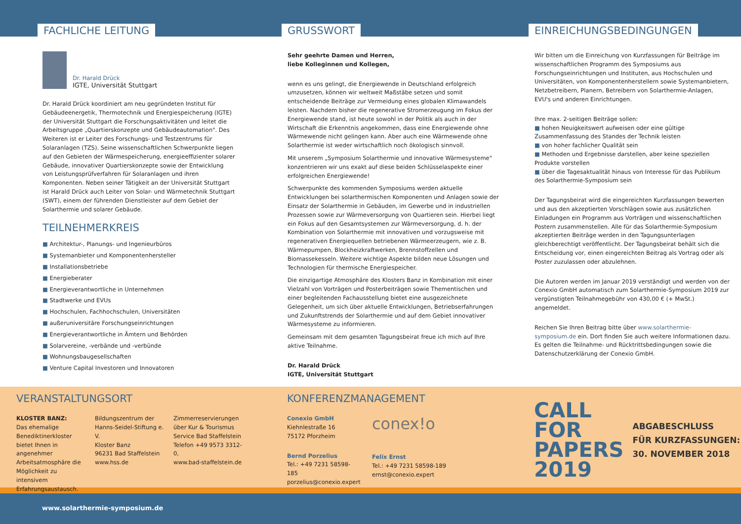FACHLICHE LEITUNG
Dr. Harald Drück
IGTE, Universität Stuttgart
Dr. Harald Drück koordiniert am neu gegründeten Institut für Gebäudeenergetik, Thermotechnik und Energiespeicherung (IGTE) der Universität Stuttgart die Forschungsaktivitäten und leitet die Arbeitsgruppe „Quartierskonzepte und Gebäudeautomation". Des Weiteren ist er Leiter des Forschungs- und Testzentrums für Solaranlagen (TZS). Seine wissenschaftlichen Schwerpunkte liegen auf den Gebieten der Wärmespeicherung, energieeffizienter solarer Gebäude, innovativer Quartierskonzepte sowie der Entwicklung von Leistungsprüfverfahren für Solaranlagen und ihren Komponenten. Neben seiner Tätigkeit an der Universität Stuttgart ist Harald Drück auch Leiter von Solar- und Wärmetechnik Stuttgart (SWT), einem der führenden Dienstleister auf dem Gebiet der Solarthermie und solarer Gebäude.
TEILNEHMERKREIS
■ Architektur-, Planungs- und Ingenieurbüros
■ Systemanbieter und Komponentenhersteller
■ Installationsbetriebe
■ Energieberater
■ Energieverantwortliche in Unternehmen
■ Stadtwerke und EVUs
■ Hochschulen, Fachhochschulen, Universitäten
■ außeruniversitäre Forschungseinrichtungen
■ Energieverantwortliche in Ämtern und Behörden
■ Solarvereine, -verbände und -verbünde
■ Wohnungsbaugesellschaften
■ Venture Capital Investoren und Innovatoren
GRUSSWORT
Sehr geehrte Damen und Herren,
liebe Kolleginnen und Kollegen,
wenn es uns gelingt, die Energiewende in Deutschland erfolgreich umzusetzen, können wir weltweit Maßstäbe setzen und somit entscheidende Beiträge zur Vermeidung eines globalen Klimawandels leisten. Nachdem bisher die regenerative Stromerzeugung im Fokus der Energiewende stand, ist heute sowohl in der Politik als auch in der Wirtschaft die Erkenntnis angekommen, dass eine Energiewende ohne Wärmewende nicht gelingen kann. Aber auch eine Wärmewende ohne Solarthermie ist weder wirtschaftlich noch ökologisch sinnvoll.
Mit unserem „Symposium Solarthermie und innovative Wärmesysteme" konzentrieren wir uns exakt auf diese beiden Schlüsselaspekte einer erfolgreichen Energiewende!
Schwerpunkte des kommenden Symposiums werden aktuelle Entwicklungen bei solarthermischen Komponenten und Anlagen sowie der Einsatz der Solarthermie in Gebäuden, im Gewerbe und in industriellen Prozessen sowie zur Wärmeversorgung von Quartieren sein. Hierbei liegt ein Fokus auf den Gesamtsystemen zur Wärmeversorgung, d. h. der Kombination von Solarthermie mit innovativen und vorzugsweise mit regenerativen Energiequellen betriebenen Wärmeerzeugern, wie z. B. Wärmepumpen, Blockheizkraftwerken, Brennstoffzellen und Biomassekesseln. Weitere wichtige Aspekte bilden neue Lösungen und Technologien für thermische Energiespeicher.
Die einzigartige Atmosphäre des Klosters Banz in Kombination mit einer Vielzahl von Vorträgen und Posterbeiträgen sowie Thementischen und einer begleitenden Fachausstellung bietet eine ausgezeichnete Gelegenheit, um sich über aktuelle Entwicklungen, Betriebserfahrungen und Zukunftstrends der Solarthermie und auf dem Gebiet innovativer Wärmesysteme zu informieren.
Gemeinsam mit dem gesamten Tagungsbeirat freue ich mich auf Ihre aktive Teilnahme.
Dr. Harald Drück
IGTE, Universität Stuttgart
EINREICHUNGSBEDINGUNGEN
Wir bitten um die Einreichung von Kurzfassungen für Beiträge im wissenschaftlichen Programm des Symposiums aus Forschungseinrichtungen und Instituten, aus Hochschulen und Universitäten, von Komponentenherstellern sowie Systemanbietern, Netzbetreibern, Planern, Betreibern von Solarthermie-Anlagen, EVU's und anderen Einrichtungen.
Ihre max. 2-seitigen Beiträge sollen:
■ hohen Neuigkeitswert aufweisen oder eine gültige Zusammenfassung des Standes der Technik leisten
■ von hoher fachlicher Qualität sein
■ Methoden und Ergebnisse darstellen, aber keine speziellen Produkte vorstellen
■ über die Tagesaktualität hinaus von Interesse für das Publikum des Solarthermie-Symposium sein
Der Tagungsbeirat wird die eingereichten Kurzfassungen bewerten und aus den akzeptierten Vorschlägen sowie aus zusätzlichen Einladungen ein Programm aus Vorträgen und wissenschaftlichen Postern zusammenstellen. Alle für das Solarthermie-Symposium akzeptierten Beiträge werden in den Tagungsunterlagen gleichberechtigt veröffentlicht. Der Tagungsbeirat behält sich die Entscheidung vor, einen eingereichten Beitrag als Vortrag oder als Poster zuzulassen oder abzulehnen.
Die Autoren werden im Januar 2019 verständigt und werden von der Conexio GmbH automatisch zum Solarthermie-Symposium 2019 zur vergünstigten Teilnahmegebühr von 430,00 € (+ MwSt.) angemeldet.
Reichen Sie Ihren Beitrag bitte über www.solarthermie-symposium.de ein. Dort finden Sie auch weitere Informationen dazu. Es gelten die Teilnahme- und Rücktrittsbedingungen sowie die Datenschutzerklärung der Conexio GmbH.
VERANSTALTUNGSORT
KLOSTER BANZ:
Das ehemalige Benediktinerkloster bietet Ihnen in angenehmer Arbeitsatmosphäre die Möglichkeit zu intensivem Erfahrungsaustausch.
Bildungszentrum der Hanns-Seidel-Stiftung e. V.
Kloster Banz
96231 Bad Staffelstein
www.hss.de
Zimmerreservierungen über Kur & Tourismus Service Bad Staffelstein
Telefon +49 9573 3312-0,
www.bad-staffelstein.de
KONFERENZMANAGEMENT
Conexio GmbH
Kiehnlestraße 16
75172 Pforzheim
Bernd Porzelius
Tel.: +49 7231 58598-185
porzelius@conexio.expert
conex!o
Felix Ernst
Tel.: +49 7231 58598-189
ernst@conexio.expert
CALL
FOR
PAPERS
2019
ABGABESCHLUSS
FÜR KURZFASSUNGEN:
30. NOVEMBER 2018
www.solarthermie-symposium.de